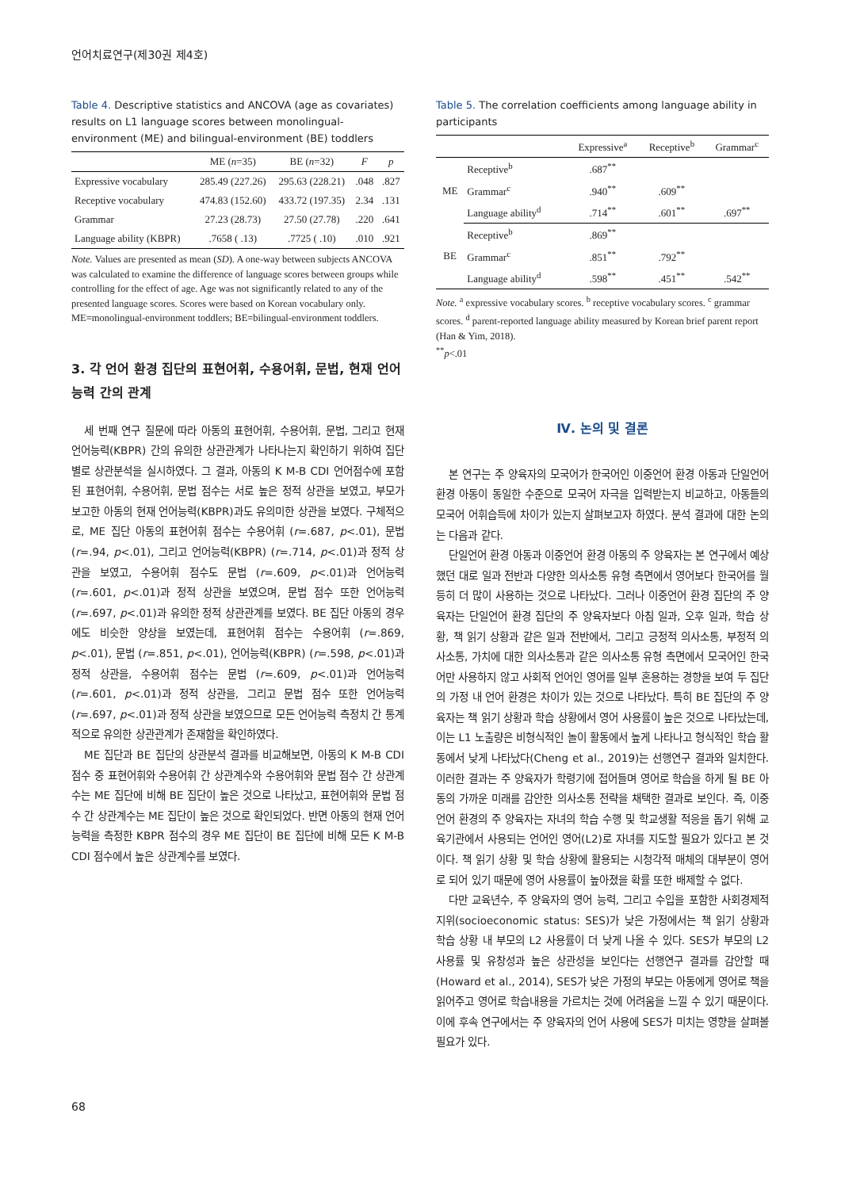언어치료연구(제30권 제4호)
Table 4. Descriptive statistics and ANCOVA (age as covariates) results on L1 language scores between monolingual-environment (ME) and bilingual-environment (BE) toddlers
| | ME ( n =35) | BE ( n =32) | F | p |
| --- | --- | --- | --- | --- |
| Expressive vocabulary | 285.49 (227.26) | 295.63 (228.21) | .048 | .827 |
| Receptive vocabulary | 474.83 (152.60) | 433.72 (197.35) | 2.34 | .131 |
| Grammar | 27.23 (28.73) | 27.50 (27.78) | .220 | .641 |
| Language ability (KBPR) | .7658 ( .13) | .7725 ( .10) | .010 | .921 |
Note. Values are presented as mean (SD). A one-way between subjects ANCOVA was calculated to examine the difference of language scores between groups while controlling for the effect of age. Age was not significantly related to any of the presented language scores. Scores were based on Korean vocabulary only.
ME=monolingual-environment toddlers; BE=bilingual-environment toddlers.
3. 각 언어 환경 집단의 표현어휘, 수용어휘, 문법, 현재 언어능력 간의 관계
세 번째 연구 질문에 따라 아동의 표현어휘, 수용어휘, 문법, 그리고 현재 언어능력(KBPR) 간의 유의한 상관관계가 나타나는지 확인하기 위하여 집단별로 상관분석을 실시하였다. 그 결과, 아동의 K M-B CDI 언어점수에 포함된 표현어휘, 수용어휘, 문법 점수는 서로 높은 정적 상관을 보였고, 부모가 보고한 아동의 현재 언어능력(KBPR)과도 유의미한 상관을 보였다. 구체적으로, ME 집단 아동의 표현어휘 점수는 수용어휘 (r=.687, p<.01), 문법 (r=.94, p<.01), 그리고 언어능력(KBPR) (r=.714, p<.01)과 정적 상관을 보였고, 수용어휘 점수도 문법 (r=.609, p<.01)과 언어능력 (r=.601, p<.01)과 정적 상관을 보였으며, 문법 점수 또한 언어능력 (r=.697, p<.01)과 유의한 정적 상관관계를 보였다. BE 집단 아동의 경우에도 비슷한 양상을 보였는데, 표현어휘 점수는 수용어휘 (r=.869, p<.01), 문법 (r=.851, p<.01), 언어능력(KBPR) (r=.598, p<.01)과 정적 상관을, 수용어휘 점수는 문법 (r=.609, p<.01)과 언어능력 (r=.601, p<.01)과 정적 상관을, 그리고 문법 점수 또한 언어능력(r=.697, p<.01)과 정적 상관을 보였으므로 모든 언어능력 측정치 간 통계적으로 유의한 상관관계가 존재함을 확인하였다.
ME 집단과 BE 집단의 상관분석 결과를 비교해보면, 아동의 K M-B CDI 점수 중 표현어휘와 수용어휘 간 상관계수와 수용어휘와 문법 점수 간 상관계수는 ME 집단에 비해 BE 집단이 높은 것으로 나타났고, 표현어휘와 문법 점수 간 상관계수는 ME 집단이 높은 것으로 확인되었다. 반면 아동의 현재 언어능력을 측정한 KBPR 점수의 경우 ME 집단이 BE 집단에 비해 모든 K M-B CDI 점수에서 높은 상관계수를 보였다.
Table 5. The correlation coefficients among language ability in participants
| | | Expressive<sup>a</sup> | Receptive<sup>b</sup> | Grammar<sup>c</sup> |
| --- | --- | --- | --- | --- |
| ME | Receptive<sup>b</sup> | .687<sup>**</sup> | | |
| | Grammar<sup>c</sup> | .940<sup>**</sup> | .609<sup>**</sup> | |
| | Language ability<sup>d</sup> | .714<sup>**</sup> | .601<sup>**</sup> | .697<sup>**</sup> |
| BE | Receptive<sup>b</sup> | .869<sup>**</sup> | | |
| | Grammar<sup>c</sup> | .851<sup>**</sup> | .792<sup>**</sup> | |
| | Language ability<sup>d</sup> | .598<sup>**</sup> | .451<sup>**</sup> | .542<sup>**</sup> |
Note. <sup>a</sup> expressive vocabulary scores. <sup>b</sup> receptive vocabulary scores. <sup>c</sup> grammar scores. <sup>d</sup> parent-reported language ability measured by Korean brief parent report (Han & Yim, 2018).
<sup>**</sup> p<.01
Ⅳ. 논의 및 결론
본 연구는 주 양육자의 모국어가 한국어인 이중언어 환경 아동과 단일언어 환경 아동이 동일한 수준으로 모국어 자극을 입력받는지 비교하고, 아동들의 모국어 어휘습득에 차이가 있는지 살펴보고자 하였다. 분석 결과에 대한 논의는 다음과 같다.
단일언어 환경 아동과 이중언어 환경 아동의 주 양육자는 본 연구에서 예상했던 대로 일과 전반과 다양한 의사소통 유형 측면에서 영어보다 한국어를 월등히 더 많이 사용하는 것으로 나타났다. 그러나 이중언어 환경 집단의 주 양육자는 단일언어 환경 집단의 주 양육자보다 아침 일과, 오후 일과, 학습 상황, 책 읽기 상황과 같은 일과 전반에서, 그리고 긍정적 의사소통, 부정적 의사소통, 가치에 대한 의사소통과 같은 의사소통 유형 측면에서 모국어인 한국어만 사용하지 않고 사회적 언어인 영어를 일부 혼용하는 경향을 보여 두 집단의 가정 내 언어 환경은 차이가 있는 것으로 나타났다. 특히 BE 집단의 주 양육자는 책 읽기 상황과 학습 상황에서 영어 사용률이 높은 것으로 나타났는데, 이는 L1 노출량은 비형식적인 놀이 활동에서 높게 나타나고 형식적인 학습 활동에서 낮게 나타났다(Cheng et al., 2019)는 선행연구 결과와 일치한다. 이러한 결과는 주 양육자가 학령기에 접어들며 영어로 학습을 하게 될 BE 아동의 가까운 미래를 감안한 의사소통 전략을 채택한 결과로 보인다. 즉, 이중언어 환경의 주 양육자는 자녀의 학습 수행 및 학교생활 적응을 돕기 위해 교육기관에서 사용되는 언어인 영어(L2)로 자녀를 지도할 필요가 있다고 본 것이다. 책 읽기 상황 및 학습 상황에 활용되는 시청각적 매체의 대부분이 영어로 되어 있기 때문에 영어 사용률이 높아졌을 확률 또한 배제할 수 없다.
다만 교육년수, 주 양육자의 영어 능력, 그리고 수입을 포함한 사회경제적지위(socioeconomic status: SES)가 낮은 가정에서는 책 읽기 상황과 학습 상황 내 부모의 L2 사용률이 더 낮게 나올 수 있다. SES가 부모의 L2 사용률 및 유창성과 높은 상관성을 보인다는 선행연구 결과를 감안할 때(Howard et al., 2014), SES가 낮은 가정의 부모는 아동에게 영어로 책을 읽어주고 영어로 학습내용을 가르치는 것에 어려움을 느낄 수 있기 때문이다. 이에 후속 연구에서는 주 양육자의 언어 사용에 SES가 미치는 영향을 살펴볼 필요가 있다.
68